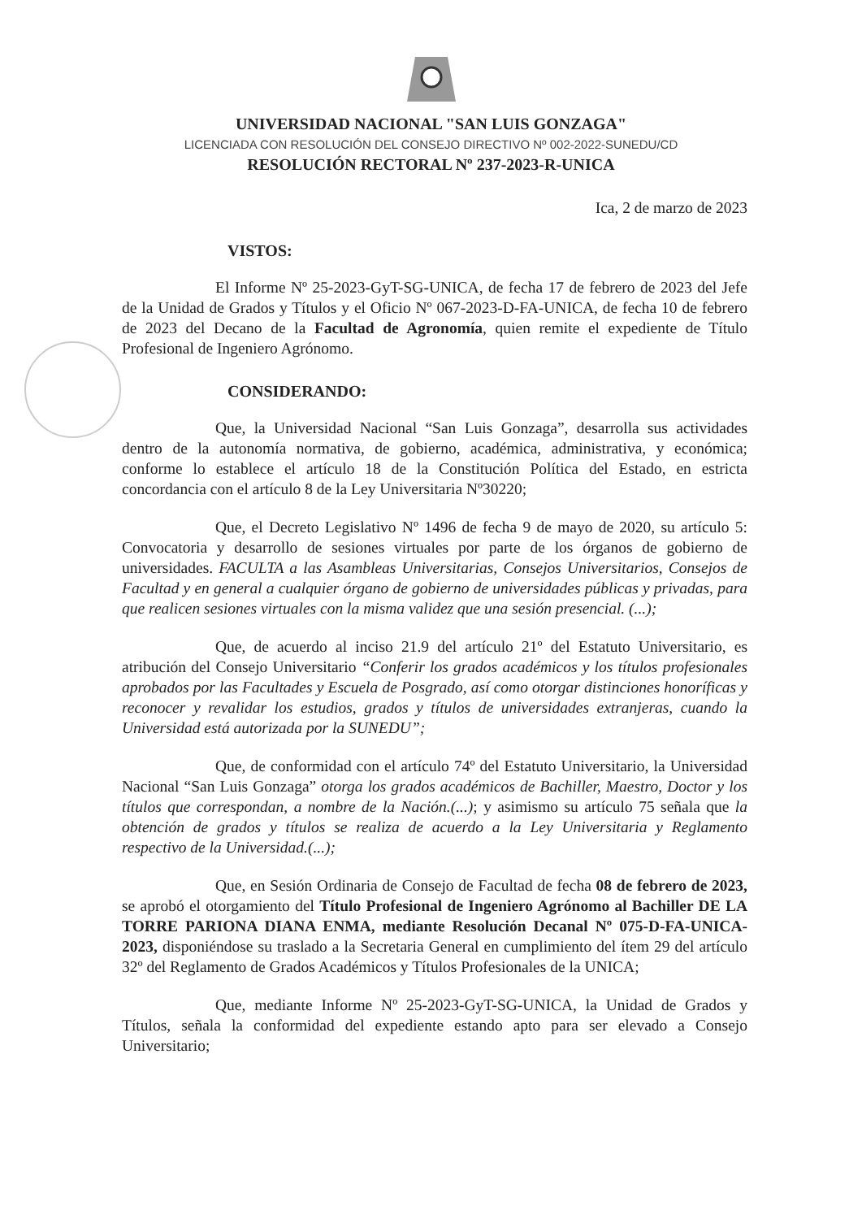UNIVERSIDAD NACIONAL "SAN LUIS GONZAGA"
LICENCIADA CON RESOLUCIÓN DEL CONSEJO DIRECTIVO Nº 002-2022-SUNEDU/CD
RESOLUCIÓN RECTORAL Nº 237-2023-R-UNICA
Ica, 2 de marzo de 2023
VISTOS:
El Informe Nº 25-2023-GyT-SG-UNICA, de fecha 17 de febrero de 2023 del Jefe de la Unidad de Grados y Títulos y el Oficio Nº 067-2023-D-FA-UNICA, de fecha 10 de febrero de 2023 del Decano de la Facultad de Agronomía, quien remite el expediente de Título Profesional de Ingeniero Agrónomo.
CONSIDERANDO:
Que, la Universidad Nacional “San Luis Gonzaga”, desarrolla sus actividades dentro de la autonomía normativa, de gobierno, académica, administrativa, y económica; conforme lo establece el artículo 18 de la Constitución Política del Estado, en estricta concordancia con el artículo 8 de la Ley Universitaria Nº30220;
Que, el Decreto Legislativo Nº 1496 de fecha 9 de mayo de 2020, su artículo 5: Convocatoria y desarrollo de sesiones virtuales por parte de los órganos de gobierno de universidades. FACULTA a las Asambleas Universitarias, Consejos Universitarios, Consejos de Facultad y en general a cualquier órgano de gobierno de universidades públicas y privadas, para que realicen sesiones virtuales con la misma validez que una sesión presencial. (...);
Que, de acuerdo al inciso 21.9 del artículo 21º del Estatuto Universitario, es atribución del Consejo Universitario “Conferir los grados académicos y los títulos profesionales aprobados por las Facultades y Escuela de Posgrado, así como otorgar distinciones honoríficas y reconocer y revalidar los estudios, grados y títulos de universidades extranjeras, cuando la Universidad está autorizada por la SUNEDU”;
Que, de conformidad con el artículo 74º del Estatuto Universitario, la Universidad Nacional “San Luis Gonzaga” otorga los grados académicos de Bachiller, Maestro, Doctor y los títulos que correspondan, a nombre de la Nación.(...); y asimismo su artículo 75 señala que la obtención de grados y títulos se realiza de acuerdo a la Ley Universitaria y Reglamento respectivo de la Universidad.(...);
Que, en Sesión Ordinaria de Consejo de Facultad de fecha 08 de febrero de 2023, se aprobó el otorgamiento del Título Profesional de Ingeniero Agrónomo al Bachiller DE LA TORRE PARIONA DIANA ENMA, mediante Resolución Decanal Nº 075-D-FA-UNICA-2023, disponiéndose su traslado a la Secretaria General en cumplimiento del ítem 29 del artículo 32º del Reglamento de Grados Académicos y Títulos Profesionales de la UNICA;
Que, mediante Informe Nº 25-2023-GyT-SG-UNICA, la Unidad de Grados y Títulos, señala la conformidad del expediente estando apto para ser elevado a Consejo Universitario;